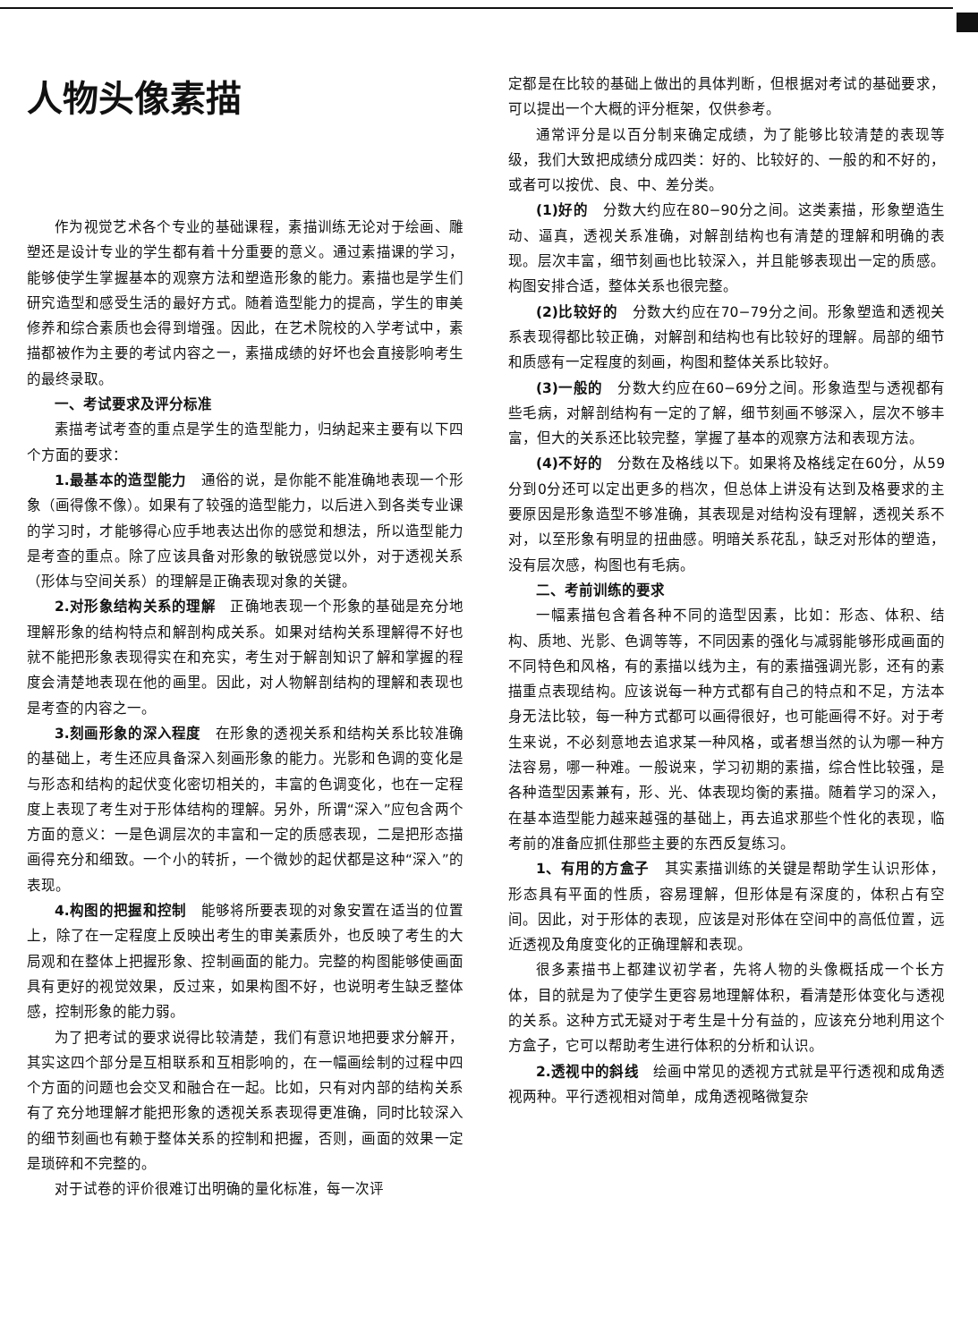人物头像素描
作为视觉艺术各个专业的基础课程，素描训练无论对于绘画、雕塑还是设计专业的学生都有着十分重要的意义。通过素描课的学习，能够使学生掌握基本的观察方法和塑造形象的能力。素描也是学生们研究造型和感受生活的最好方式。随着造型能力的提高，学生的审美修养和综合素质也会得到增强。因此，在艺术院校的入学考试中，素描都被作为主要的考试内容之一，素描成绩的好坏也会直接影响考生的最终录取。
一、考试要求及评分标准
素描考试考查的重点是学生的造型能力，归纳起来主要有以下四个方面的要求：
1.最基本的造型能力　通俗的说，是你能不能准确地表现一个形象（画得像不像）。如果有了较强的造型能力，以后进入到各类专业课的学习时，才能够得心应手地表达出你的感觉和想法，所以造型能力是考查的重点。除了应该具备对形象的敏锐感觉以外，对于透视关系（形体与空间关系）的理解是正确表现对象的关键。
2.对形象结构关系的理解　正确地表现一个形象的基础是充分地理解形象的结构特点和解剖构成关系。如果对结构关系理解得不好也就不能把形象表现得实在和充实，考生对于解剖知识了解和掌握的程度会清楚地表现在他的画里。因此，对人物解剖结构的理解和表现也是考查的内容之一。
3.刻画形象的深入程度　在形象的透视关系和结构关系比较准确的基础上，考生还应具备深入刻画形象的能力。光影和色调的变化是与形态和结构的起伏变化密切相关的，丰富的色调变化，也在一定程度上表现了考生对于形体结构的理解。另外，所谓“深入”应包含两个方面的意义：一是色调层次的丰富和一定的质感表现，二是把形态描画得充分和细致。一个小的转折，一个微妙的起伏都是这种“深入”的表现。
4.构图的把握和控制　能够将所要表现的对象安置在适当的位置上，除了在一定程度上反映出考生的审美素质外，也反映了考生的大局观和在整体上把握形象、控制画面的能力。完整的构图能够使画面具有更好的视觉效果，反过来，如果构图不好，也说明考生缺乏整体感，控制形象的能力弱。
为了把考试的要求说得比较清楚，我们有意识地把要求分解开，其实这四个部分是互相联系和互相影响的，在一幅画绘制的过程中四个方面的问题也会交叉和融合在一起。比如，只有对内部的结构关系有了充分地理解才能把形象的透视关系表现得更准确，同时比较深入的细节刻画也有赖于整体关系的控制和把握，否则，画面的效果一定是琐碎和不完整的。
对于试卷的评价很难订出明确的量化标准，每一次评
定都是在比较的基础上做出的具体判断，但根据对考试的基础要求，可以提出一个大概的评分框架，仅供参考。
通常评分是以百分制来确定成绩，为了能够比较清楚的表现等级，我们大致把成绩分成四类：好的、比较好的、一般的和不好的，或者可以按优、良、中、差分类。
(1)好的　分数大约应在80−90分之间。这类素描，形象塑造生动、逼真，透视关系准确，对解剖结构也有清楚的理解和明确的表现。层次丰富，细节刻画也比较深入，并且能够表现出一定的质感。构图安排合适，整体关系也很完整。
(2)比较好的　分数大约应在70−79分之间。形象塑造和透视关系表现得都比较正确，对解剖和结构也有比较好的理解。局部的细节和质感有一定程度的刻画，构图和整体关系比较好。
(3)一般的　分数大约应在60−69分之间。形象造型与透视都有些毛病，对解剖结构有一定的了解，细节刻画不够深入，层次不够丰富，但大的关系还比较完整，掌握了基本的观察方法和表现方法。
(4)不好的　分数在及格线以下。如果将及格线定在60分，从59分到0分还可以定出更多的档次，但总体上讲没有达到及格要求的主要原因是形象造型不够准确，其表现是对结构没有理解，透视关系不对，以至形象有明显的扭曲感。明暗关系花乱，缺乏对形体的塑造，没有层次感，构图也有毛病。
二、考前训练的要求
一幅素描包含着各种不同的造型因素，比如：形态、体积、结构、质地、光影、色调等等，不同因素的强化与减弱能够形成画面的不同特色和风格，有的素描以线为主，有的素描强调光影，还有的素描重点表现结构。应该说每一种方式都有自己的特点和不足，方法本身无法比较，每一种方式都可以画得很好，也可能画得不好。对于考生来说，不必刻意地去追求某一种风格，或者想当然的认为哪一种方法容易，哪一种难。一般说来，学习初期的素描，综合性比较强，是各种造型因素兼有，形、光、体表现均衡的素描。随着学习的深入，在基本造型能力越来越强的基础上，再去追求那些个性化的表现，临考前的准备应抓住那些主要的东西反复练习。
1、有用的方盒子　其实素描训练的关键是帮助学生认识形体，形态具有平面的性质，容易理解，但形体是有深度的，体积占有空间。因此，对于形体的表现，应该是对形体在空间中的高低位置，远近透视及角度变化的正确理解和表现。
很多素描书上都建议初学者，先将人物的头像概括成一个长方体，目的就是为了使学生更容易地理解体积，看清楚形体变化与透视的关系。这种方式无疑对于考生是十分有益的，应该充分地利用这个方盒子，它可以帮助考生进行体积的分析和认识。
2.透视中的斜线　绘画中常见的透视方式就是平行透视和成角透视两种。平行透视相对简单，成角透视略微复杂